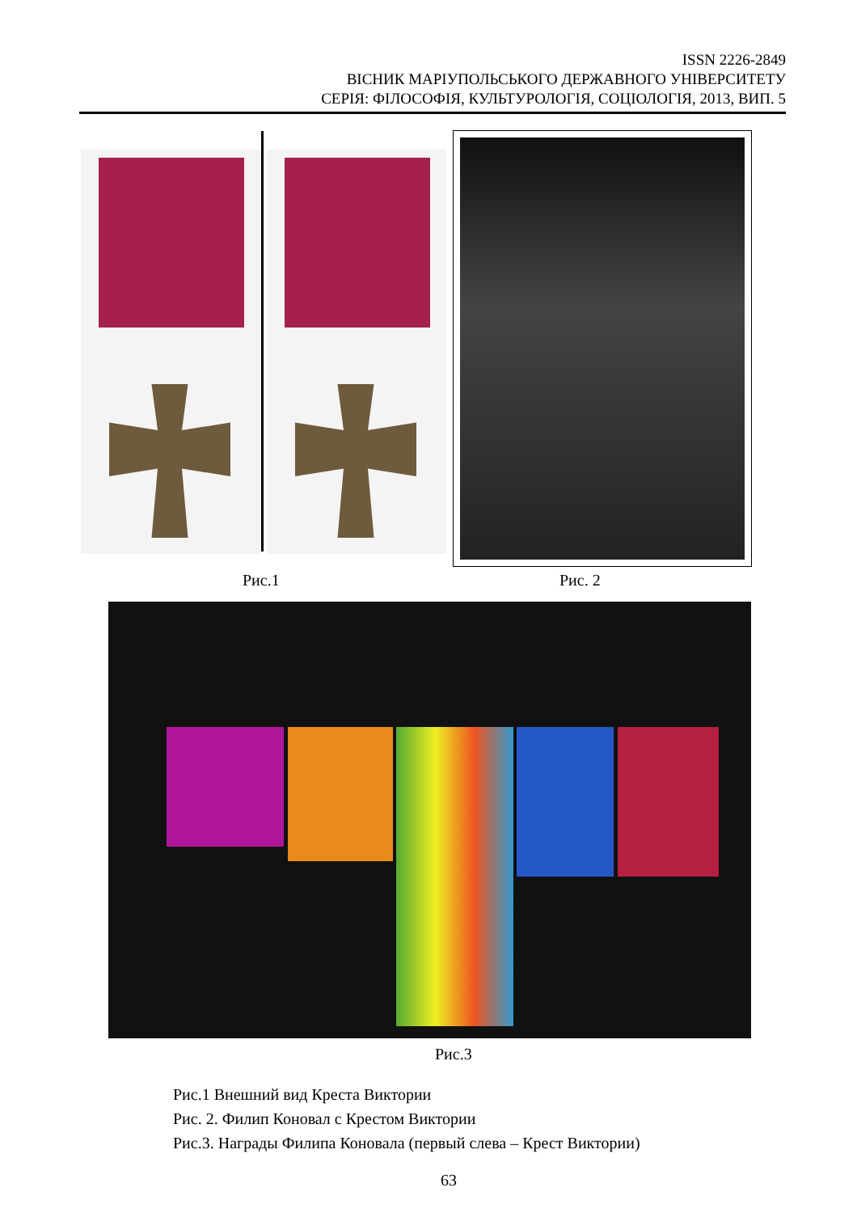ISSN 2226-2849
ВІСНИК МАРІУПОЛЬСЬКОГО ДЕРЖАВНОГО УНІВЕРСИТЕТУ
СЕРІЯ: ФІЛОСОФІЯ, КУЛЬТУРОЛОГІЯ, СОЦІОЛОГІЯ, 2013, ВИП. 5
Рис.1 Рис. 2
Рис.3
Рис.1 Внешний вид Креста Виктории
Рис. 2. Филип Коновал с Крестом Виктории
Рис.3. Награды Филипа Коновала (первый слева – Крест Виктории)
63